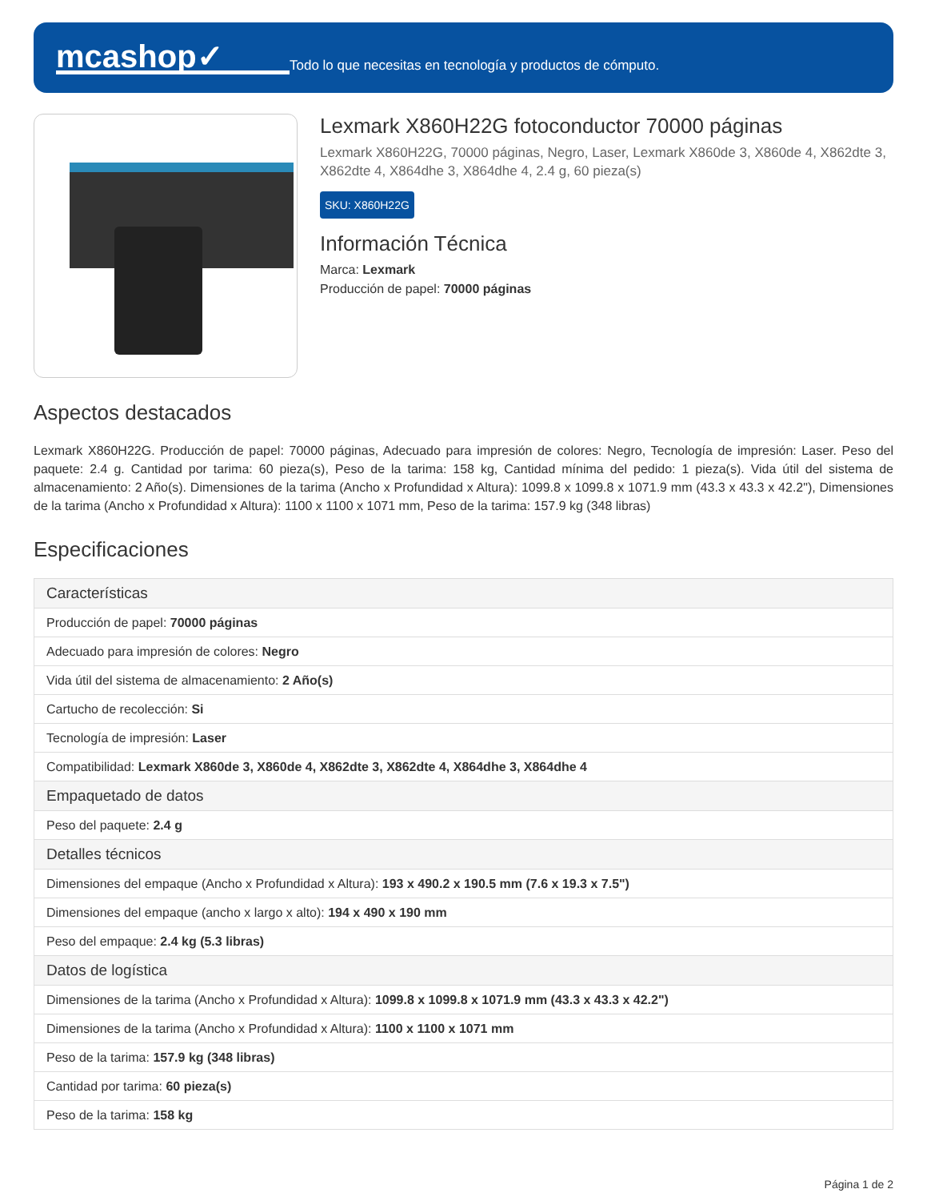mcashop✓
Todo lo que necesitas en tecnología y productos de cómputo.
Lexmark X860H22G fotoconductor 70000 páginas
Lexmark X860H22G, 70000 páginas, Negro, Laser, Lexmark X860de 3, X860de 4, X862dte 3, X862dte 4, X864dhe 3, X864dhe 4, 2.4 g, 60 pieza(s)
SKU: X860H22G
Información Técnica
Marca: Lexmark
Producción de papel: 70000 páginas
Aspectos destacados
Lexmark X860H22G. Producción de papel: 70000 páginas, Adecuado para impresión de colores: Negro, Tecnología de impresión: Laser. Peso del paquete: 2.4 g. Cantidad por tarima: 60 pieza(s), Peso de la tarima: 158 kg, Cantidad mínima del pedido: 1 pieza(s). Vida útil del sistema de almacenamiento: 2 Año(s). Dimensiones de la tarima (Ancho x Profundidad x Altura): 1099.8 x 1099.8 x 1071.9 mm (43.3 x 43.3 x 42.2"), Dimensiones de la tarima (Ancho x Profundidad x Altura): 1100 x 1100 x 1071 mm, Peso de la tarima: 157.9 kg (348 libras)
Especificaciones
| Características |
| --- |
| Producción de papel: 70000 páginas |
| Adecuado para impresión de colores: Negro |
| Vida útil del sistema de almacenamiento: 2 Año(s) |
| Cartucho de recolección: Si |
| Tecnología de impresión: Laser |
| Compatibilidad: Lexmark X860de 3, X860de 4, X862dte 3, X862dte 4, X864dhe 3, X864dhe 4 |
| Empaquetado de datos |
| Peso del paquete: 2.4 g |
| Detalles técnicos |
| Dimensiones del empaque (Ancho x Profundidad x Altura): 193 x 490.2 x 190.5 mm (7.6 x 19.3 x 7.5") |
| Dimensiones del empaque (ancho x largo x alto): 194 x 490 x 190 mm |
| Peso del empaque: 2.4 kg (5.3 libras) |
| Datos de logística |
| Dimensiones de la tarima (Ancho x Profundidad x Altura): 1099.8 x 1099.8 x 1071.9 mm (43.3 x 43.3 x 42.2") |
| Dimensiones de la tarima (Ancho x Profundidad x Altura): 1100 x 1100 x 1071 mm |
| Peso de la tarima: 157.9 kg (348 libras) |
| Cantidad por tarima: 60 pieza(s) |
| Peso de la tarima: 158 kg |
Página 1 de 2